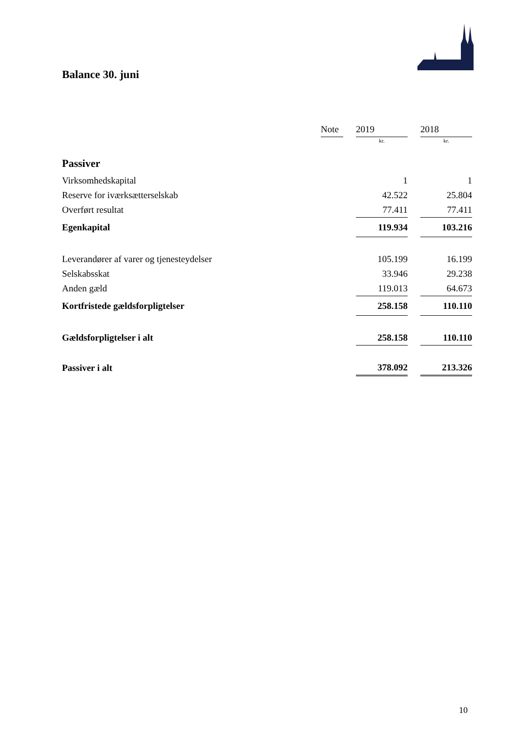Balance 30. juni
| | Note | | 2019 | | 2018 |
| --- | --- | --- | --- | --- | --- |
| | | | kr. | | kr. |
| Passiver | | | | | |
| Virksomhedskapital | | | 1 | | 1 |
| Reserve for iværksætterselskab | | | 42.522 | | 25.804 |
| Overført resultat | | | 77.411 | | 77.411 |
| Egenkapital | | | 119.934 | | 103.216 |
| Leverandører af varer og tjenesteydelser | | | 105.199 | | 16.199 |
| Selskabsskat | | | 33.946 | | 29.238 |
| Anden gæld | | | 119.013 | | 64.673 |
| Kortfristede gældsforpligtelser | | | 258.158 | | 110.110 |
| Gældsforpligtelser i alt | | | 258.158 | | 110.110 |
| Passiver i alt | | | 378.092 | | 213.326 |
10